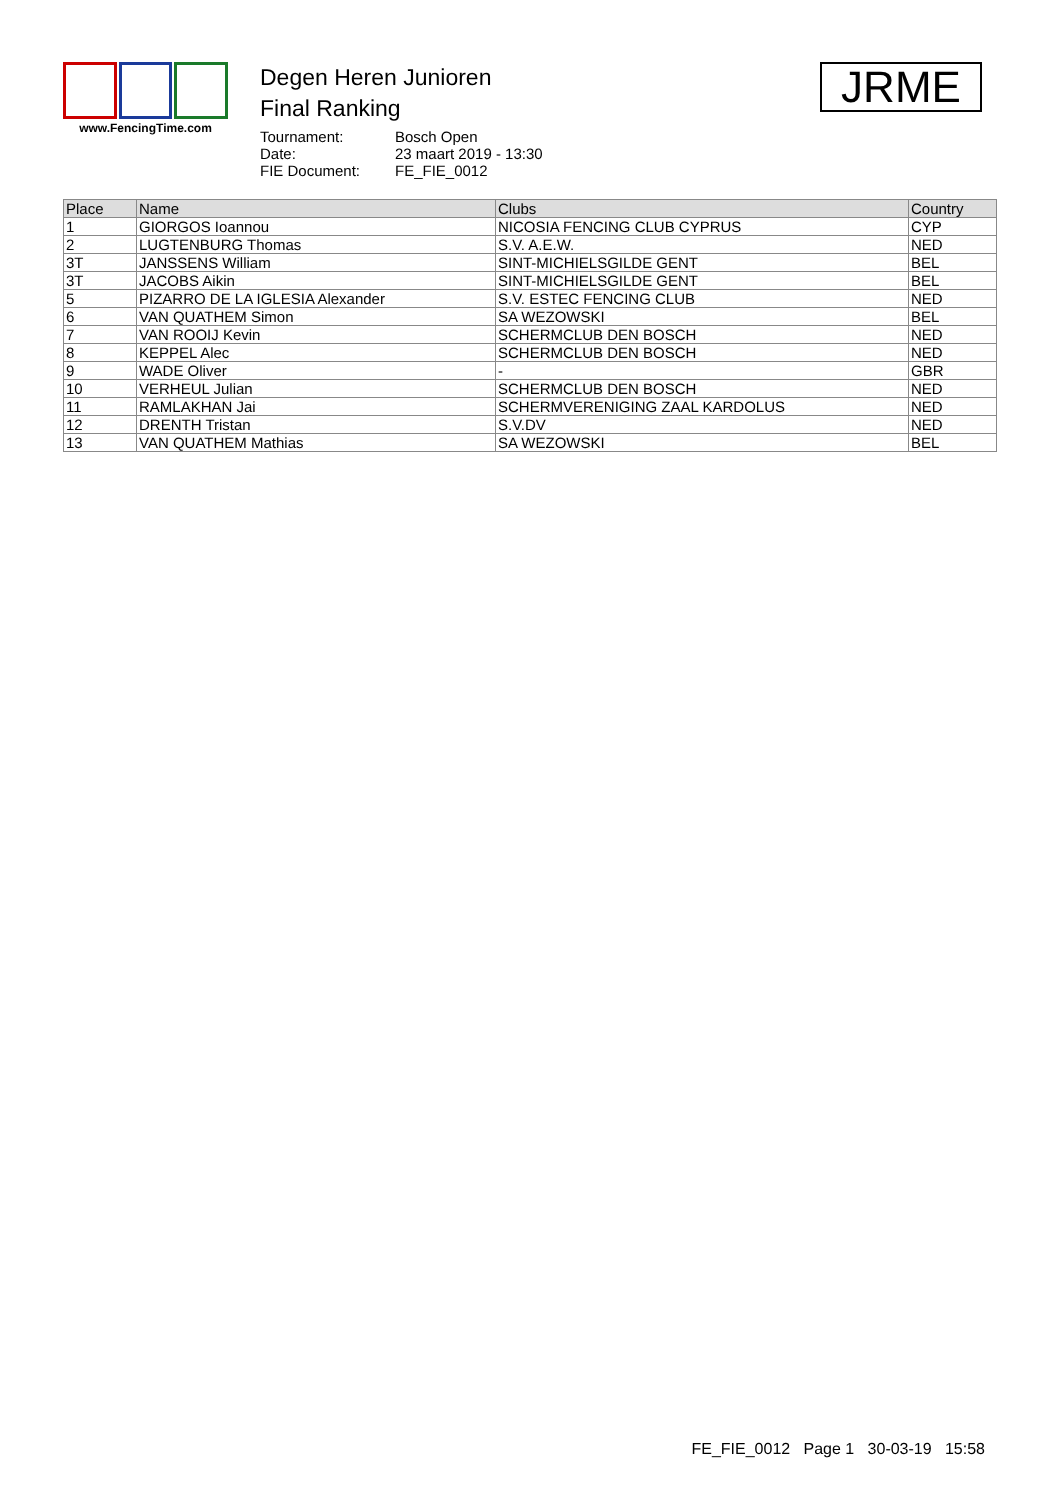www.FencingTime.com
Degen Heren Junioren
Final Ranking
| Tournament: | Bosch Open |
| Date: | 23 maart 2019 - 13:30 |
| FIE Document: | FE_FIE_0012 |
JRME
| Place | Name | Clubs | Country |
| --- | --- | --- | --- |
| 1 | GIORGOS Ioannou | NICOSIA FENCING CLUB CYPRUS | CYP |
| 2 | LUGTENBURG Thomas | S.V. A.E.W. | NED |
| 3T | JANSSENS William | SINT-MICHIELSGILDE GENT | BEL |
| 3T | JACOBS Aikin | SINT-MICHIELSGILDE GENT | BEL |
| 5 | PIZARRO DE LA IGLESIA Alexander | S.V. ESTEC FENCING CLUB | NED |
| 6 | VAN QUATHEM Simon | SA WEZOWSKI | BEL |
| 7 | VAN ROOIJ Kevin | SCHERMCLUB DEN BOSCH | NED |
| 8 | KEPPEL Alec | SCHERMCLUB DEN BOSCH | NED |
| 9 | WADE Oliver | - | GBR |
| 10 | VERHEUL Julian | SCHERMCLUB DEN BOSCH | NED |
| 11 | RAMLAKHAN Jai | SCHERMVERENIGING ZAAL KARDOLUS | NED |
| 12 | DRENTH Tristan | S.V.DV | NED |
| 13 | VAN QUATHEM Mathias | SA WEZOWSKI | BEL |
FE_FIE_0012 Page 1 30-03-19 15:58